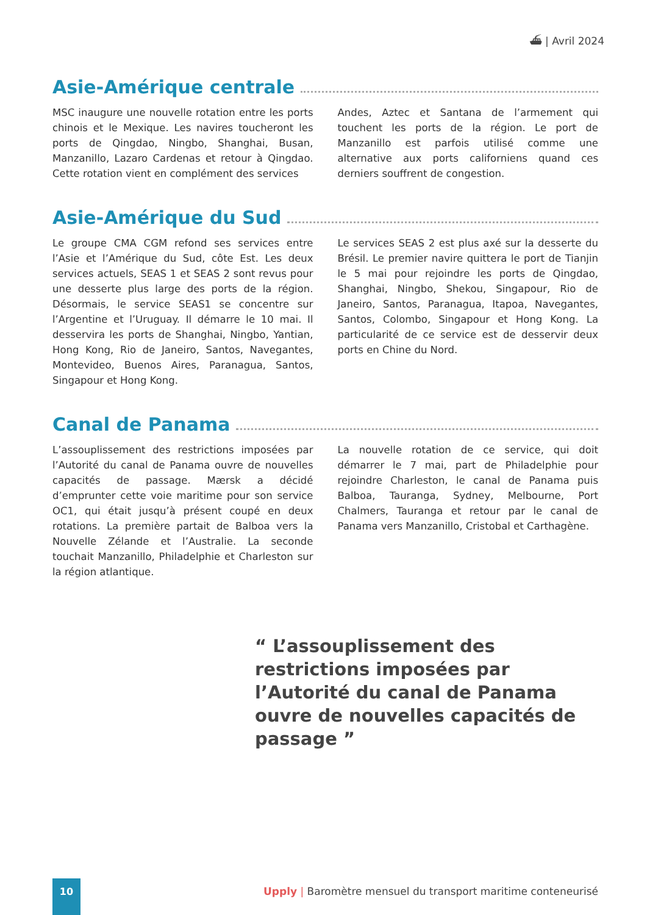⛴ | Avril 2024
Asie-Amérique centrale
MSC inaugure une nouvelle rotation entre les ports chinois et le Mexique. Les navires toucheront les ports de Qingdao, Ningbo, Shanghai, Busan, Manzanillo, Lazaro Cardenas et retour à Qingdao. Cette rotation vient en complément des services
Andes, Aztec et Santana de l’armement qui touchent les ports de la région. Le port de Manzanillo est parfois utilisé comme une alternative aux ports californiens quand ces derniers souffrent de congestion.
Asie-Amérique du Sud
Le groupe CMA CGM refond ses services entre l’Asie et l’Amérique du Sud, côte Est. Les deux services actuels, SEAS 1 et SEAS 2 sont revus pour une desserte plus large des ports de la région. Désormais, le service SEAS1 se concentre sur l’Argentine et l’Uruguay. Il démarre le 10 mai. Il desservira les ports de Shanghai, Ningbo, Yantian, Hong Kong, Rio de Janeiro, Santos, Navegantes, Montevideo, Buenos Aires, Paranagua, Santos, Singapour et Hong Kong.
Le services SEAS 2 est plus axé sur la desserte du Brésil. Le premier navire quittera le port de Tianjin le 5 mai pour rejoindre les ports de Qingdao, Shanghai, Ningbo, Shekou, Singapour, Rio de Janeiro, Santos, Paranagua, Itapoa, Navegantes, Santos, Colombo, Singapour et Hong Kong. La particularité de ce service est de desservir deux ports en Chine du Nord.
Canal de Panama
L’assouplissement des restrictions imposées par l’Autorité du canal de Panama ouvre de nouvelles capacités de passage. Mærsk a décidé d’emprunter cette voie maritime pour son service OC1, qui était jusqu’à présent coupé en deux rotations. La première partait de Balboa vers la Nouvelle Zélande et l’Australie. La seconde touchait Manzanillo, Philadelphie et Charleston sur la région atlantique.
La nouvelle rotation de ce service, qui doit démarrer le 7 mai, part de Philadelphie pour rejoindre Charleston, le canal de Panama puis Balboa, Tauranga, Sydney, Melbourne, Port Chalmers, Tauranga et retour par le canal de Panama vers Manzanillo, Cristobal et Carthagène.
“ L’assouplissement des restrictions imposées par l’Autorité du canal de Panama ouvre de nouvelles capacités de passage ”
10
Upply | Baromètre mensuel du transport maritime conteneurisé